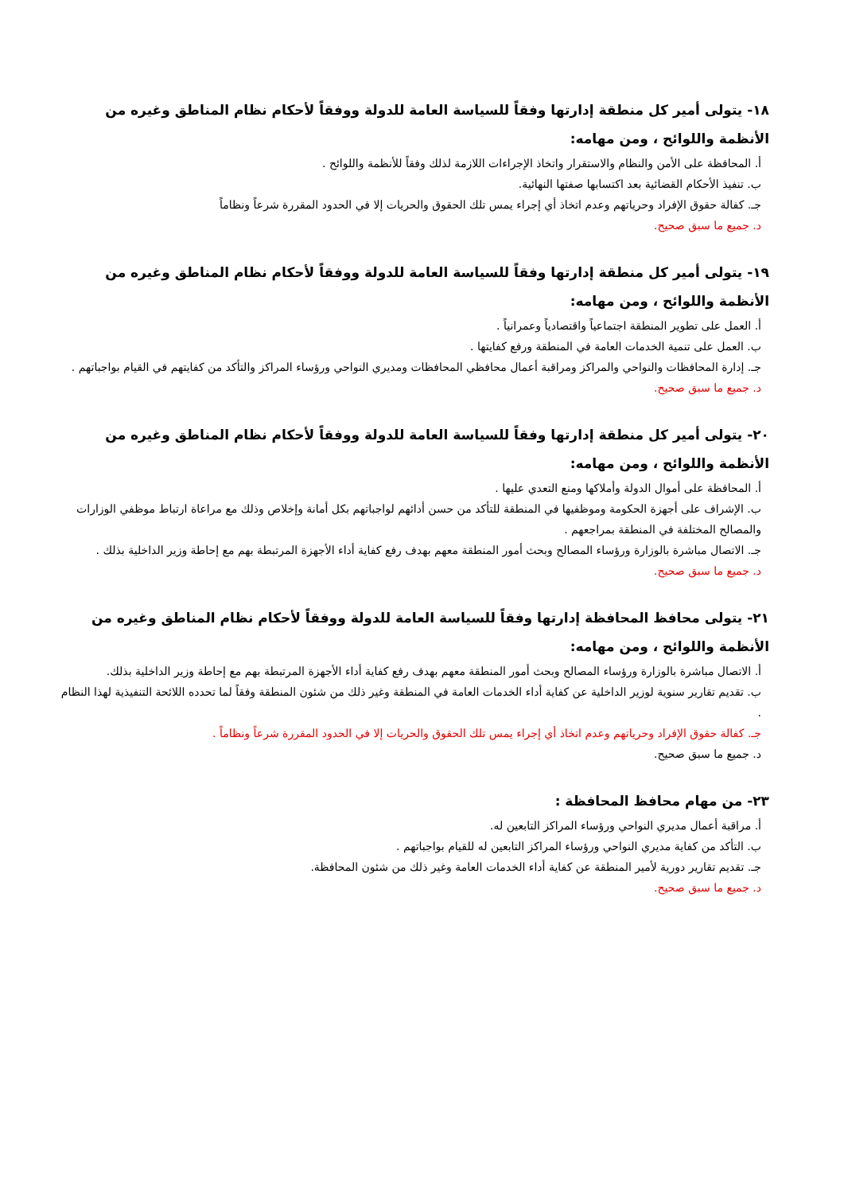١٨- يتولى أمير كل منطقة إدارتها وفقاً للسياسة العامة للدولة ووفقاً لأحكام نظام المناطق وغيره من الأنظمة واللوائح ، ومن مهامه:
أ. المحافظة على الأمن والنظام والاستقرار واتخاذ الإجراءات اللازمة لذلك وفقاً للأنظمة واللوائح .
ب. تنفيذ الأحكام القضائية بعد اكتسابها صفتها النهائية.
جـ. كفالة حقوق الإفراد وحرياتهم وعدم اتخاذ أي إجراء يمس تلك الحقوق والحريات إلا في الحدود المقررة شرعاً ونظاماً
د. جميع ما سبق صحيح.
١٩- يتولى أمير كل منطقة إدارتها وفقاً للسياسة العامة للدولة ووفقاً لأحكام نظام المناطق وغيره من الأنظمة واللوائح ، ومن مهامه:
أ. العمل على تطوير المنطقة اجتماعياً واقتصادياً وعمرانياً .
ب. العمل على تنمية الخدمات العامة في المنطقة ورفع كفايتها .
جـ. إدارة المحافظات والنواحي والمراكز ومراقبة أعمال محافظي المحافظات ومديري النواحي ورؤساء المراكز والتأكد من كفايتهم في القيام بواجباتهم .
د. جميع ما سبق صحيح.
٢٠- يتولى أمير كل منطقة إدارتها وفقاً للسياسة العامة للدولة ووفقاً لأحكام نظام المناطق وغيره من الأنظمة واللوائح ، ومن مهامه:
أ. المحافظة على أموال الدولة وأملاكها ومنع التعدي عليها .
ب. الإشراف على أجهزة الحكومة وموظفيها في المنطقة للتأكد من حسن أدائهم لواجباتهم بكل أمانة وإخلاص وذلك مع مراعاة ارتباط موظفي الوزارات والمصالح المختلفة في المنطقة بمراجعهم .
جـ. الاتصال مباشرة بالوزارة ورؤساء المصالح وبحث أمور المنطقة معهم بهدف رفع كفاية أداء الأجهزة المرتبطة بهم مع إحاطة وزير الداخلية بذلك .
د. جميع ما سبق صحيح.
٢١- يتولى محافظ المحافظة إدارتها وفقاً للسياسة العامة للدولة ووفقاً لأحكام نظام المناطق وغيره من الأنظمة واللوائح ، ومن مهامه:
أ. الاتصال مباشرة بالوزارة ورؤساء المصالح وبحث أمور المنطقة معهم بهدف رفع كفاية أداء الأجهزة المرتبطة بهم مع إحاطة وزير الداخلية بذلك.
ب. تقديم تقارير سنوية لوزير الداخلية عن كفاية أداء الخدمات العامة في المنطقة وغير ذلك من شئون المنطقة وفقاً لما تحدده اللائحة التنفيذية لهذا النظام .
جـ. كفالة حقوق الإفراد وحرياتهم وعدم اتخاذ أي إجراء يمس تلك الحقوق والحريات إلا في الحدود المقررة شرعاً ونظاماً .
د. جميع ما سبق صحيح.
٢٣- من مهام محافظ المحافظة :
أ. مراقبة أعمال مديري النواحي ورؤساء المراكز التابعين له.
ب. التأكد من كفاية مديري النواحي ورؤساء المراكز التابعين له للقيام بواجباتهم .
جـ. تقديم تقارير دورية لأمير المنطقة عن كفاية أداء الخدمات العامة وغير ذلك من شئون المحافظة.
د. جميع ما سبق صحيح.